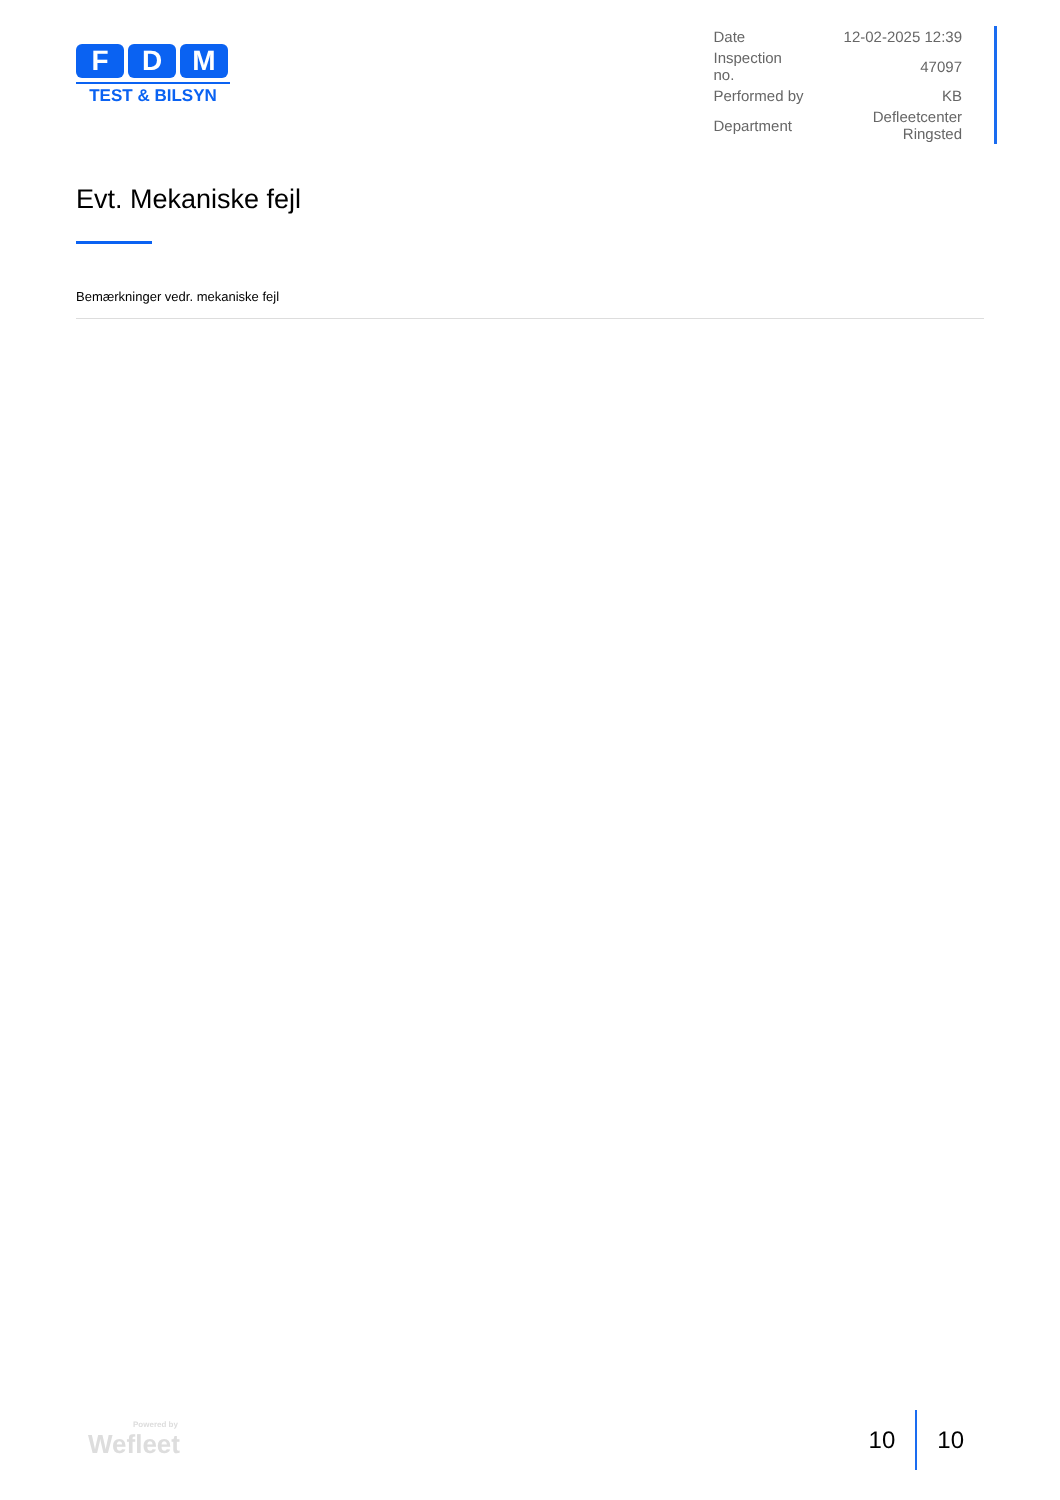F D M
TEST & BILSYN
| Date | 12-02-2025 12:39 |
| Inspection no. | 47097 |
| Performed by | KB |
| Department | Defleetcenter Ringsted |
Evt. Mekaniske fejl
Bemærkninger vedr. mekaniske fejl
Powered by
Wefleet
10 10